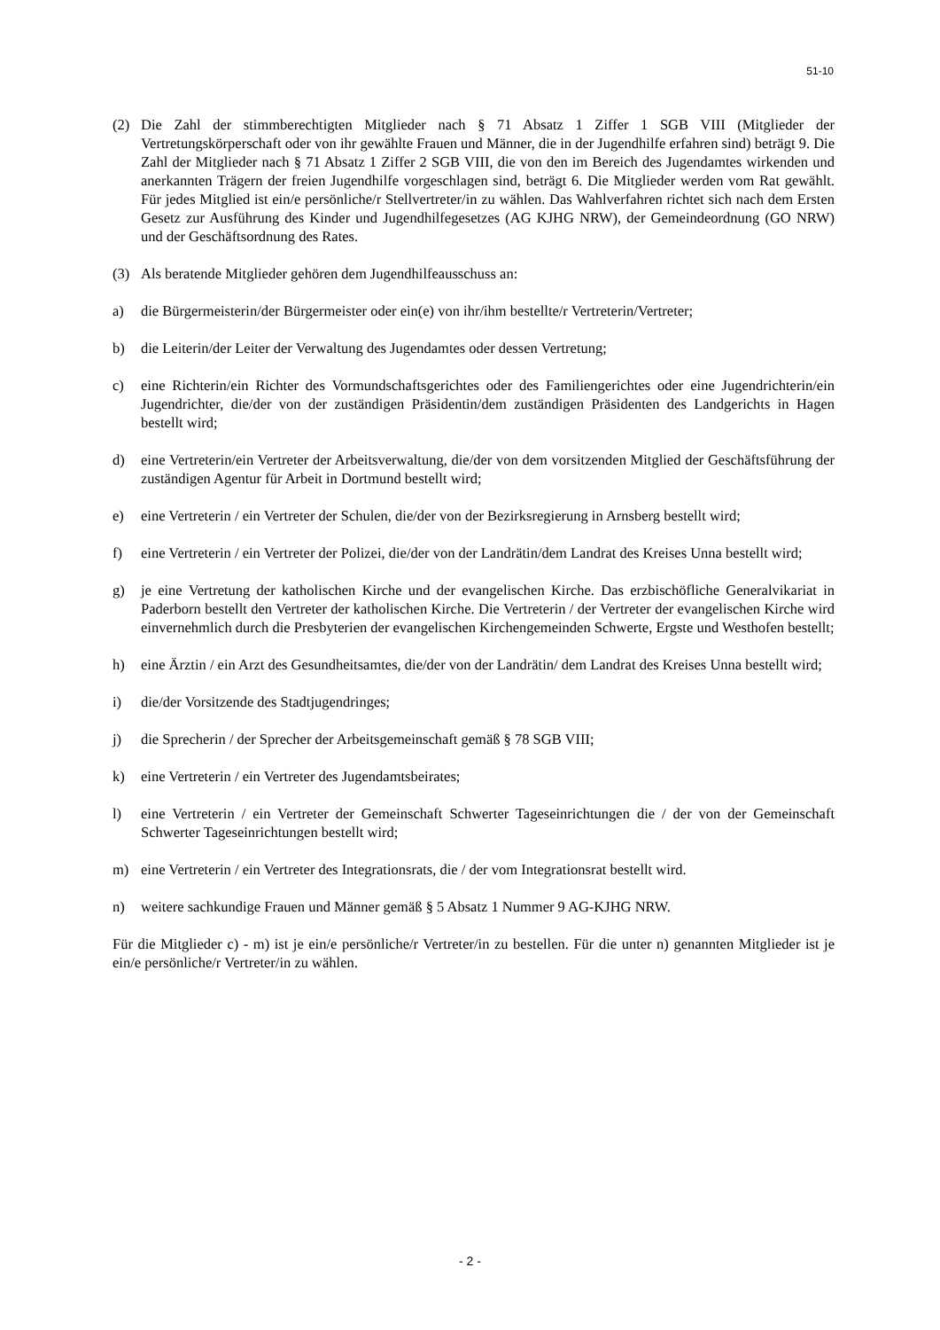51-10
(2) Die Zahl der stimmberechtigten Mitglieder nach § 71 Absatz 1 Ziffer 1 SGB VIII (Mitglieder der Vertretungskörperschaft oder von ihr gewählte Frauen und Männer, die in der Jugendhilfe erfahren sind) beträgt 9. Die Zahl der Mitglieder nach § 71 Absatz 1 Ziffer 2 SGB VIII, die von den im Bereich des Jugendamtes wirkenden und anerkannten Trägern der freien Jugendhilfe vorgeschlagen sind, beträgt 6. Die Mitglieder werden vom Rat gewählt. Für jedes Mitglied ist ein/e persönliche/r Stellvertreter/in zu wählen. Das Wahlverfahren richtet sich nach dem Ersten Gesetz zur Ausführung des Kinder und Jugendhilfegesetzes (AG KJHG NRW), der Gemeindeordnung (GO NRW) und der Geschäftsordnung des Rates.
(3) Als beratende Mitglieder gehören dem Jugendhilfeausschuss an:
a) die Bürgermeisterin/der Bürgermeister oder ein(e) von ihr/ihm bestellte/r Vertreterin/Vertreter;
b) die Leiterin/der Leiter der Verwaltung des Jugendamtes oder dessen Vertretung;
c) eine Richterin/ein Richter des Vormundschaftsgerichtes oder des Familiengerichtes oder eine Jugendrichterin/ein Jugendrichter, die/der von der zuständigen Präsidentin/dem zuständigen Präsidenten des Landgerichts in Hagen bestellt wird;
d) eine Vertreterin/ein Vertreter der Arbeitsverwaltung, die/der von dem vorsitzenden Mitglied der Geschäftsführung der zuständigen Agentur für Arbeit in Dortmund bestellt wird;
e) eine Vertreterin / ein Vertreter der Schulen, die/der von der Bezirksregierung in Arnsberg bestellt wird;
f) eine Vertreterin / ein Vertreter der Polizei, die/der von der Landrätin/dem Landrat des Kreises Unna bestellt wird;
g) je eine Vertretung der katholischen Kirche und der evangelischen Kirche. Das erzbischöfliche Generalvikariat in Paderborn bestellt den Vertreter der katholischen Kirche. Die Vertreterin / der Vertreter der evangelischen Kirche wird einvernehmlich durch die Presbyterien der evangelischen Kirchengemeinden Schwerte, Ergste und Westhofen bestellt;
h) eine Ärztin / ein Arzt des Gesundheitsamtes, die/der von der Landrätin/ dem Landrat des Kreises Unna bestellt wird;
i) die/der Vorsitzende des Stadtjugendringes;
j) die Sprecherin / der Sprecher der Arbeitsgemeinschaft gemäß § 78 SGB VIII;
k) eine Vertreterin / ein Vertreter des Jugendamtsbeirates;
l) eine Vertreterin / ein Vertreter der Gemeinschaft Schwerter Tageseinrichtungen die / der von der Gemeinschaft Schwerter Tageseinrichtungen bestellt wird;
m) eine Vertreterin / ein Vertreter des Integrationsrats, die / der vom Integrationsrat bestellt wird.
n) weitere sachkundige Frauen und Männer gemäß § 5 Absatz 1 Nummer 9 AG-KJHG NRW.
Für die Mitglieder c) - m) ist je ein/e persönliche/r Vertreter/in zu bestellen. Für die unter n) genannten Mitglieder ist je ein/e persönliche/r Vertreter/in zu wählen.
- 2 -